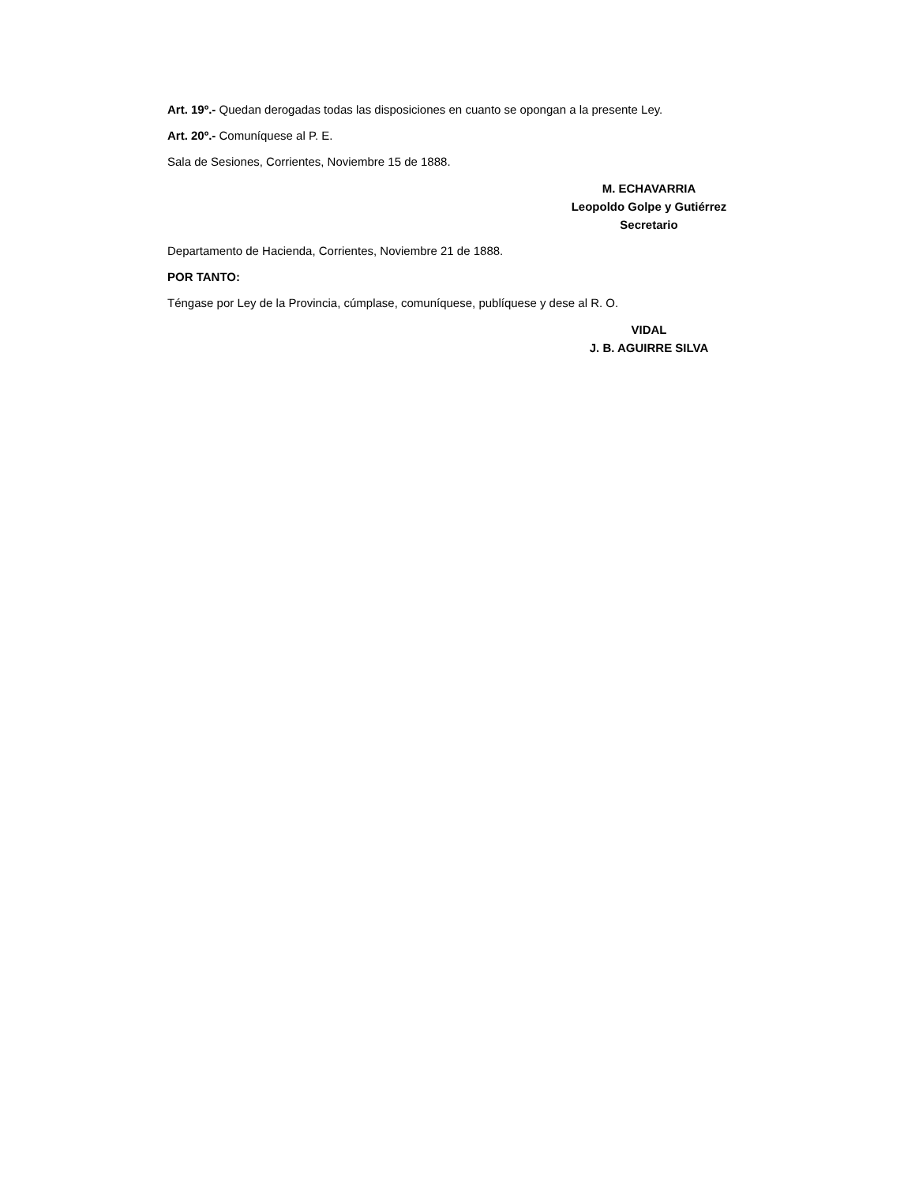Art. 19º.- Quedan derogadas todas las disposiciones en cuanto se opongan a la presente Ley.
Art. 20º.- Comuníquese al P. E.
Sala de Sesiones, Corrientes, Noviembre 15 de 1888.
M. ECHAVARRIA
Leopoldo Golpe y Gutiérrez
Secretario
Departamento de Hacienda, Corrientes, Noviembre 21 de 1888.
POR TANTO:
Téngase por Ley de la Provincia, cúmplase, comuníquese, publíquese y dese al R. O.
VIDAL
J. B. AGUIRRE SILVA